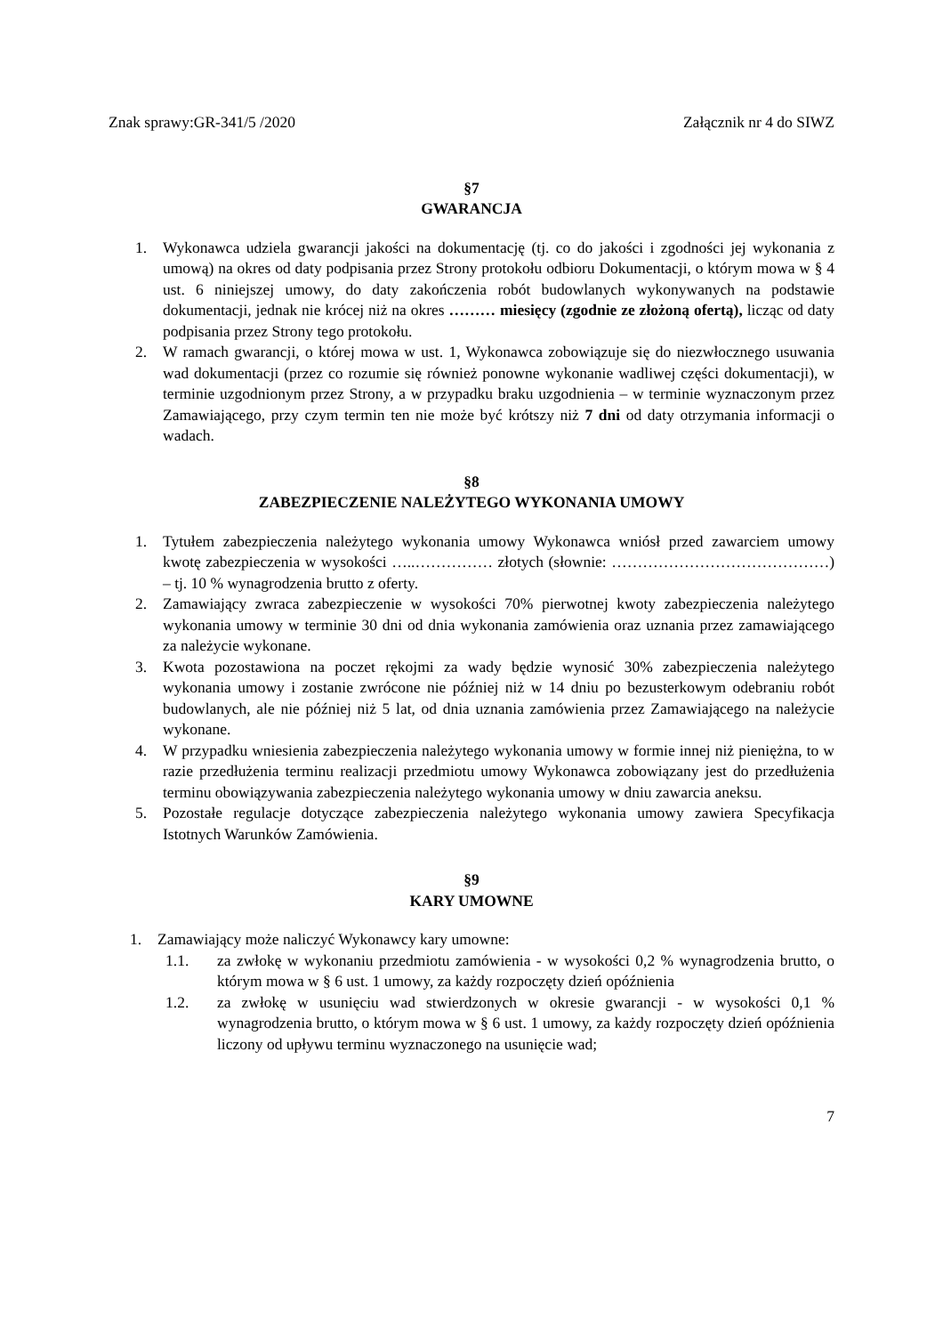Znak sprawy:GR-341/5 /2020 Załącznik nr 4 do SIWZ
§7
GWARANCJA
1. Wykonawca udziela gwarancji jakości na dokumentację (tj. co do jakości i zgodności jej wykonania z umową) na okres od daty podpisania przez Strony protokołu odbioru Dokumentacji, o którym mowa w § 4 ust. 6 niniejszej umowy, do daty zakończenia robót budowlanych wykonywanych na podstawie dokumentacji, jednak nie krócej niż na okres ……… miesięcy (zgodnie ze złożoną ofertą), licząc od daty podpisania przez Strony tego protokołu.
2. W ramach gwarancji, o której mowa w ust. 1, Wykonawca zobowiązuje się do niezwłocznego usuwania wad dokumentacji (przez co rozumie się również ponowne wykonanie wadliwej części dokumentacji), w terminie uzgodnionym przez Strony, a w przypadku braku uzgodnienia – w terminie wyznaczonym przez Zamawiającego, przy czym termin ten nie może być krótszy niż 7 dni od daty otrzymania informacji o wadach.
§8
ZABEZPIECZENIE NALEŻYTEGO WYKONANIA UMOWY
1. Tytułem zabezpieczenia należytego wykonania umowy Wykonawca wniósł przed zawarciem umowy kwotę zabezpieczenia w wysokości …..…………… złotych (słownie: ……………………………………) – tj. 10 % wynagrodzenia brutto z oferty.
2. Zamawiający zwraca zabezpieczenie w wysokości 70% pierwotnej kwoty zabezpieczenia należytego wykonania umowy w terminie 30 dni od dnia wykonania zamówienia oraz uznania przez zamawiającego za należycie wykonane.
3. Kwota pozostawiona na poczet rękojmi za wady będzie wynosić 30% zabezpieczenia należytego wykonania umowy i zostanie zwrócone nie później niż w 14 dniu po bezusterkowym odebraniu robót budowlanych, ale nie później niż 5 lat, od dnia uznania zamówienia przez Zamawiającego na należycie wykonane.
4. W przypadku wniesienia zabezpieczenia należytego wykonania umowy w formie innej niż pieniężna, to w razie przedłużenia terminu realizacji przedmiotu umowy Wykonawca zobowiązany jest do przedłużenia terminu obowiązywania zabezpieczenia należytego wykonania umowy w dniu zawarcia aneksu.
5. Pozostałe regulacje dotyczące zabezpieczenia należytego wykonania umowy zawiera Specyfikacja Istotnych Warunków Zamówienia.
§9
KARY UMOWNE
1. Zamawiający może naliczyć Wykonawcy kary umowne:
1.1. za zwłokę w wykonaniu przedmiotu zamówienia - w wysokości 0,2 % wynagrodzenia brutto, o którym mowa w § 6 ust. 1 umowy, za każdy rozpoczęty dzień opóźnienia
1.2. za zwłokę w usunięciu wad stwierdzonych w okresie gwarancji - w wysokości 0,1 % wynagrodzenia brutto, o którym mowa w § 6 ust. 1 umowy, za każdy rozpoczęty dzień opóźnienia liczony od upływu terminu wyznaczonego na usunięcie wad;
7